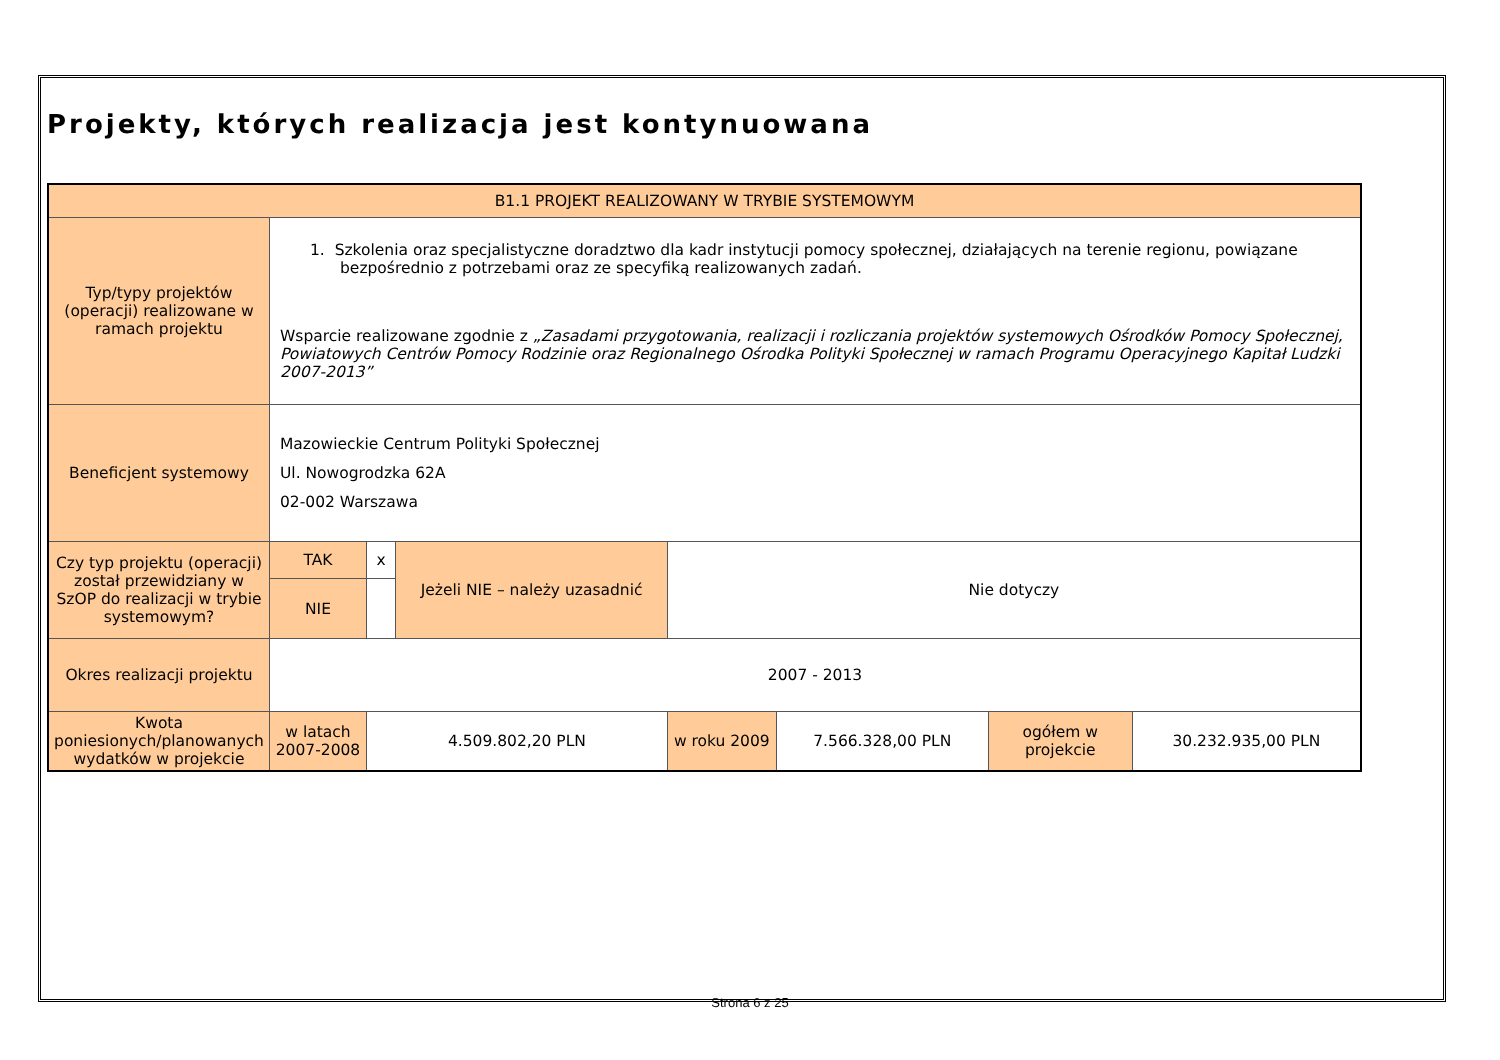Projekty, których realizacja jest kontynuowana
| B1.1 PROJEKT REALIZOWANY W TRYBIE SYSTEMOWYM | | | | | | | |
| Typ/typy projektów (operacji) realizowane w ramach projektu | 1. Szkolenia oraz specjalistyczne doradztwo dla kadr instytucji pomocy społecznej, działających na terenie regionu, powiązane bezpośrednio z potrzebami oraz ze specyfiką realizowanych zadań. Wsparcie realizowane zgodnie z „Zasadami przygotowania, realizacji i rozliczania projektów systemowych Ośrodków Pomocy Społecznej, Powiatowych Centrów Pomocy Rodzinie oraz Regionalnego Ośrodka Polityki Społecznej w ramach Programu Operacyjnego Kapitał Ludzki 2007-2013” | | | | | | |
| Beneficjent systemowy | Mazowieckie Centrum Polityki Społecznej Ul. Nowogrodzka 62A 02-002 Warszawa | | | | | | |
| Czy typ projektu (operacji) został przewidziany w SzOP do realizacji w trybie systemowym? | TAK | x | Jeżeli NIE – należy uzasadnić | Nie dotyczy | | | |
| | NIE | | | | | | |
| Okres realizacji projektu | 2007 - 2013 | | | | | | |
| Kwota poniesionych/planowanych wydatków w projekcie | w latach 2007-2008 | 4.509.802,20 PLN | | w roku 2009 | 7.566.328,00 PLN | ogółem w projekcie | 30.232.935,00 PLN |
Strona 6 z 25